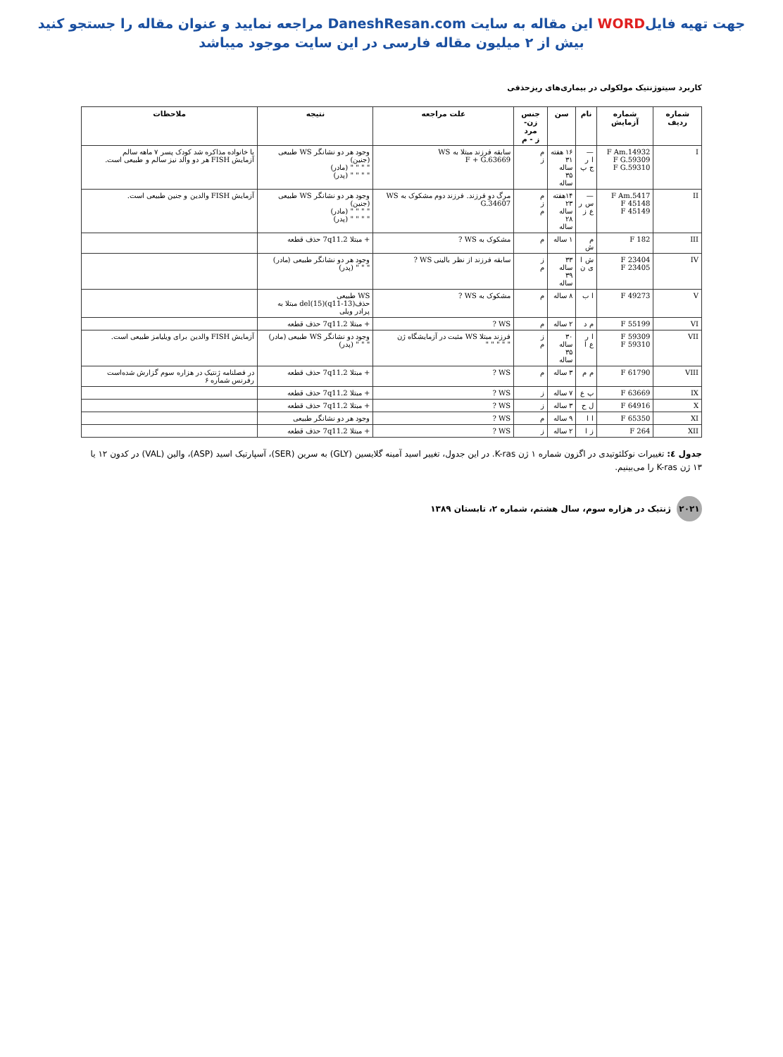جهت تهیه فایلWORD این مقاله به سایت DaneshResan.com مراجعه نمایید و عنوان مقاله را جستجو کنید
بیش از ۲ میلیون مقاله فارسی در این سایت موجود میباشد
کاربرد سیتوژنتیک مولکولی در بیماری‌های ریزحذفی
| شماره ردیف | شماره آزمایش | نام | سن | جنس زن- مرد ز - م | علت مراجعه | نتیجه | ملاحظات |
| --- | --- | --- | --- | --- | --- | --- | --- |
| I | F Am.14932 F G.59309 F G.59310 | — ا ر ج پ | ۱۶ هفته ۳۱ ساله ۳۵ ساله | م ز | سابقه فرزند مبتلا به WS F + G.63669 | وجود هر دو نشانگر WS طبیعی (جنین) " " " " (مادر) " " " " (پدر) | با خانواده مذاکره شد کودک پسر ۷ ماهه سالم آزمایش FISH هر دو والد نیز سالم و طبیعی است. |
| II | F Am.5417 F 45148 F 45149 | — س ر ع ز | ۱۴هفته ۲۳ ساله ۲۸ ساله | م ز م | مرگ دو فرزند. فرزند دوم مشکوک به WS G.34607 | وجود هر دو نشانگر WS طبیعی (جنین) " " " " (مادر) " " " " (پدر) | آزمایش FISH والدین و جنین طبیعی است. |
| III | F 182 | م ش | ۱ ساله | م | مشکوک به WS ? | + مبتلا 7q11.2 حذف قطعه | |
| IV | F 23404 F 23405 | ش ا ی ن | ۳۳ ساله ۳۹ ساله | ز م | سابقه فرزند از نظر بالینی WS ? | وجود هر دو نشانگر طبیعی (مادر) " " " (پدر) | |
| V | F 49273 | ا ب | ۸ ساله | م | مشکوک به WS ? | WS طبیعی حذف(q11-13)(15)del مبتلا به پرادر ویلی | |
| VI | F 55199 | م د | ۲ ساله | م | WS ? | + مبتلا 7q11.2 حذف قطعه | |
| VII | F 59309 F 59310 | ا ر ع ا | ۳۰ ساله ۳۵ ساله | ز م | فرزند مبتلا WS مثبت در آزمایشگاه ژن " " " " " | وجود دو نشانگر WS طبیعی (مادر) " " " (پدر) | آزمایش FISH والدین برای ویلیامز طبیعی است. |
| VIII | F 61790 | م م | ۳ ساله | م | WS ? | + مبتلا 7q11.2 حذف قطعه | در فصلنامه ژنتیک در هزاره سوم گزارش شده‌است رفرنس شماره ۶ |
| IX | F 63669 | پ ع | ۷ ساله | ز | WS ? | + مبتلا 7q11.2 حذف قطعه | |
| X | F 64916 | ل ح | ۳ ساله | ز | WS ? | + مبتلا 7q11.2 حذف قطعه | |
| XI | F 65350 | ا ا | ۹ ساله | م | WS ? | وجود هر دو نشانگر طبیعی | |
| XII | F 264 | ز ا | ۲ ساله | ز | WS ? | + مبتلا 7q11.2 حذف قطعه | |
جدول ٤: تغییرات نوکلئوتیدی در اگزون شماره ۱ ژن K-ras. در این جدول، تغییر اسید آمینه گلایسین (GLY) به سرین (SER)، آسپارتیک اسید (ASP)، والین (VAL) در کدون ۱۲ یا ۱۳ ژن K-ras را می‌بینیم.
۲۰۲۱ ژنتیک در هزاره سوم، سال هشتم، شماره ۲، تابستان ۱۳۸۹